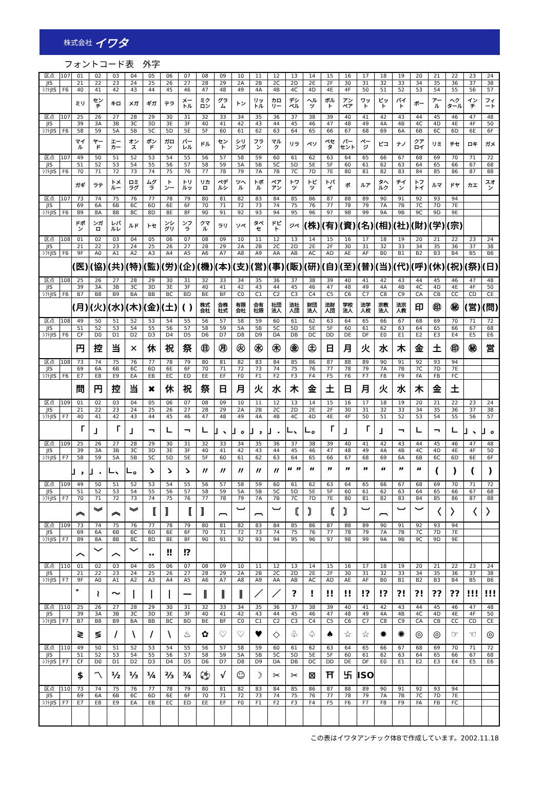株式会社 イワタ
フォントコード表　外字
| 区点 | 107 | 01 | 02 | 03 | 04 | 05 | 06 | 07 | 08 | 09 | 10 | 11 | 12 | 13 | 14 | 15 | 16 | 17 | 18 | 19 | 20 | 21 | 22 | 23 | 24 |
| JIS | | 21 | 22 | 23 | 24 | 25 | 26 | 27 | 28 | 29 | 2A | 2B | 2C | 2D | 2E | 2F | 30 | 31 | 32 | 33 | 34 | 35 | 36 | 37 | 38 |
| ｼﾌﾄJIS | F6 | 40 | 41 | 42 | 43 | 44 | 45 | 46 | 47 | 48 | 49 | 4A | 4B | 4C | 4D | 4E | 4F | 50 | 51 | 52 | 53 | 54 | 55 | 56 | 57 |
| | | ミリ | セン チ | キロ | メガ | ギガ | テラ | メー トル | ミク ロン | グラ ム | トン | リッ トル | カロ リー | デシ ベル | ヘル ツ | ボル ト | アン ペア | ワッ ト | ビッ ト | バイ ト | ボー | アー ル | ヘク タール | イン チ | フィ ート |
| 区点 | 107 | 25 | 26 | 27 | 28 | 29 | 30 | 31 | 32 | 33 | 34 | 35 | 36 | 37 | 38 | 39 | 40 | 41 | 42 | 43 | 44 | 45 | 46 | 47 | 48 |
| JIS | | 39 | 3A | 3B | 3C | 3D | 3E | 3F | 40 | 41 | 42 | 43 | 44 | 45 | 46 | 47 | 48 | 49 | 4A | 4B | 4C | 4D | 4E | 4F | 50 |
| ｼﾌﾄJIS | F6 | 58 | 59 | 5A | 5B | 5C | 5D | 5E | 5F | 60 | 61 | 62 | 63 | 64 | 65 | 66 | 67 | 68 | 69 | 6A | 6B | 6C | 6D | 6E | 6F |
| | | マイ ル | ヤー ド | エー カー | オン ス | ポン ド | ガロ ン | バー レル | ドル | セン ト | シリ ング | フラ ン | マル ク | リラ | ペソ | ペセ タ | パー セント | ペー ジ | ピコ | ナノ | クア ロイ | リミ | チセ | ロキ | ガメ |
| 区点 | 107 | 49 | 50 | 51 | 52 | 53 | 54 | 55 | 56 | 57 | 58 | 59 | 60 | 61 | 62 | 63 | 64 | 65 | 66 | 67 | 68 | 69 | 70 | 71 | 72 |
| JIS | | 51 | 52 | 53 | 54 | 55 | 56 | 57 | 58 | 59 | 5A | 5B | 5C | 5D | 5E | 5F | 60 | 61 | 62 | 63 | 64 | 65 | 66 | 67 | 68 |
| ｼﾌﾄJIS | F6 | 70 | 71 | 72 | 73 | 74 | 75 | 76 | 77 | 78 | 79 | 7A | 7B | 7C | 7D | 7E | 80 | 81 | 82 | 83 | 84 | 85 | 86 | 87 | 88 |
| | | ガギ | ラテ | トメ ルー | ロミ ラグ | ムグ ラ | ト ンー | トリ ルッ | リカ ロ | ペデ ルシ | ツヘ ル | トボ ル | ペア アン | トワ ツ | トビ ツ | トバ イ | ボ | ルア | タへ ルク | チイ ン | トフ トイ | ルマ | ドヤ | カエ | スオ ン |
| 区点 | 107 | 73 | 74 | 75 | 76 | 77 | 78 | 79 | 80 | 81 | 82 | 83 | 84 | 85 | 86 | 87 | 88 | 89 | 90 | 91 | 92 | 93 | 94 | | |
| JIS | | 69 | 6A | 6B | 6C | 6D | 6E | 6F | 70 | 71 | 72 | 73 | 74 | 75 | 76 | 77 | 78 | 79 | 7A | 7B | 7C | 7D | 7E | | |
| ｼﾌﾄJIS | F6 | 89 | 8A | 8B | 8C | 8D | 8E | 8F | 90 | 91 | 92 | 93 | 94 | 95 | 96 | 97 | 98 | 99 | 9A | 9B | 9C | 9D | 9E | | |
| | | ドポ ン | ンガ ロ | レバ ルレ | ルド | トセ | ンシ グリ | ンフ ラ | クマ ル | ラリ | ソペ | タペ セ | ドピ ト | ジペ | (株) | (有) | (資) | (名) | (相) | (社) | (財) | (学) | (宗) | | |
| 区点 | 108 | 01 | 02 | 03 | 04 | 05 | 06 | 07 | 08 | 09 | 10 | 11 | 12 | 13 | 14 | 15 | 16 | 17 | 18 | 19 | 20 | 21 | 22 | 23 | 24 |
| JIS | | 21 | 22 | 23 | 24 | 25 | 26 | 27 | 28 | 29 | 2A | 2B | 2C | 2D | 2E | 2F | 30 | 31 | 32 | 33 | 34 | 35 | 36 | 37 | 38 |
| ｼﾌﾄJIS | F6 | 9F | A0 | A1 | A2 | A3 | A4 | A5 | A6 | A7 | A8 | A9 | AA | AB | AC | AD | AE | AF | B0 | B1 | B2 | B3 | B4 | B5 | B6 |
| | | (医) | (協) | (共) | (特) | (監) | (労) | (企) | (機) | (本) | (支) | (営) | (事) | (販) | (研) | (自) | (至) | (普) | (当) | (代) | (呼) | (休) | (祝) | (祭) | (日) |
| 区点 | 108 | 25 | 26 | 27 | 28 | 29 | 30 | 31 | 32 | 33 | 34 | 35 | 36 | 37 | 38 | 39 | 40 | 41 | 42 | 43 | 44 | 45 | 46 | 47 | 48 |
| JIS | | 39 | 3A | 3B | 3C | 3D | 3E | 3F | 40 | 41 | 42 | 43 | 44 | 45 | 46 | 47 | 48 | 49 | 4A | 4B | 4C | 4D | 4E | 4F | 50 |
| ｼﾌﾄJIS | F6 | B7 | B8 | B9 | BA | BB | BC | BD | BE | BF | C0 | C1 | C2 | C3 | C4 | C5 | C6 | C7 | C8 | C9 | CA | CB | CC | CD | CE |
| | | (月) | (火) | (水) | (木) | (金) | (土) | ( ) | 株式 会社 | 会株 社式 | 有限 会社 | 会有 社限 | 社団 法人 | 法社 人団 | 財団 法人 | 法財 人団 | 学校 法人 | 法学 人校 | 宗教 法人 | 法宗 人教 | 印 | ㊞ | ㊙ | (営) | (問) |
| 区点 | 108 | 49 | 50 | 51 | 52 | 53 | 54 | 55 | 56 | 57 | 58 | 59 | 60 | 61 | 62 | 63 | 64 | 65 | 66 | 67 | 68 | 69 | 70 | 71 | 72 |
| JIS | | 51 | 52 | 53 | 54 | 55 | 56 | 57 | 58 | 59 | 5A | 5B | 5C | 5D | 5E | 5F | 60 | 61 | 62 | 63 | 64 | 65 | 66 | 67 | 68 |
| ｼﾌﾄJIS | F6 | CF | D0 | D1 | D2 | D3 | D4 | D5 | D6 | D7 | D8 | D9 | DA | DB | DC | DD | DE | DF | E0 | E1 | E2 | E3 | E4 | E5 | E6 |
| | | 円 | 控 | 当 | ✕ | 休 | 祝 | 祭 | ㊐ | ㊊ | ㊋ | ㊌ | ㊍ | ㊎ | ㊏ | 日 | 月 | 火 | 水 | 木 | 金 | 土 | ㊞ | ㊙ | 営 |
| 区点 | 108 | 73 | 74 | 75 | 76 | 77 | 78 | 79 | 80 | 81 | 82 | 83 | 84 | 85 | 86 | 87 | 88 | 89 | 90 | 91 | 92 | 93 | 94 | | |
| JIS | | 69 | 6A | 6B | 6C | 6D | 6E | 6F | 70 | 71 | 72 | 73 | 74 | 75 | 76 | 77 | 78 | 79 | 7A | 7B | 7C | 7D | 7E | | |
| ｼﾌﾄJIS | F6 | E7 | E8 | E9 | EA | EB | EC | ED | EE | EF | F0 | F1 | F2 | F3 | F4 | F5 | F6 | F7 | F8 | F9 | FA | FB | FC | | |
| | | 問 | 円 | 控 | 当 | ✖ | 休 | 祝 | 祭 | 日 | 月 | 火 | 水 | 木 | 金 | 土 | 日 | 月 | 火 | 水 | 木 | 金 | 土 | | |
| 区点 | 109 | 01 | 02 | 03 | 04 | 05 | 06 | 07 | 08 | 09 | 10 | 11 | 12 | 13 | 14 | 15 | 16 | 17 | 18 | 19 | 20 | 21 | 22 | 23 | 24 |
| JIS | | 21 | 22 | 23 | 24 | 25 | 26 | 27 | 28 | 29 | 2A | 2B | 2C | 2D | 2E | 2F | 30 | 31 | 32 | 33 | 34 | 35 | 36 | 37 | 38 |
| ｼﾌﾄJIS | F7 | 40 | 41 | 42 | 43 | 44 | 45 | 46 | 47 | 48 | 49 | 4A | 4B | 4C | 4D | 4E | 4F | 50 | 51 | 52 | 53 | 54 | 55 | 56 | 57 |
| | | 「 | 」 | 「 | 」 | ¬ | ∟ | ¬ | ∟ | 」、 | 」。 | 」， | 」． | ∟、 | ∟。 | 「 | 」 | 「 | 」 | ¬ | ∟ | ¬ | ∟ | 」、 | 」。 |
| 区点 | 109 | 25 | 26 | 27 | 28 | 29 | 30 | 31 | 32 | 33 | 34 | 35 | 36 | 37 | 38 | 39 | 40 | 41 | 42 | 43 | 44 | 45 | 46 | 47 | 48 |
| JIS | | 39 | 3A | 3B | 3C | 3D | 3E | 3F | 40 | 41 | 42 | 43 | 44 | 45 | 46 | 47 | 48 | 49 | 4A | 4B | 4C | 4D | 4E | 4F | 50 |
| ｼﾌﾄJIS | F7 | 58 | 59 | 5A | 5B | 5C | 5D | 5E | 5F | 60 | 61 | 62 | 63 | 64 | 65 | 66 | 67 | 68 | 69 | 6A | 6B | 6C | 6D | 6E | 6F |
| | | 」， | 」． | ∟、 | ∟。 | ゝ | ゝ | ゝ | 〃 | 〃 | 〃 | 〃 | 〃 | “ ” | “ | ” | ” | ” | “ | ” | “ | ( | ) | ( | ) |
| 区点 | 109 | 49 | 50 | 51 | 52 | 53 | 54 | 55 | 56 | 57 | 58 | 59 | 60 | 61 | 62 | 63 | 64 | 65 | 66 | 67 | 68 | 69 | 70 | 71 | 72 |
| JIS | | 51 | 52 | 53 | 54 | 55 | 56 | 57 | 58 | 59 | 5A | 5B | 5C | 5D | 5E | 5F | 60 | 61 | 62 | 63 | 64 | 65 | 66 | 67 | 68 |
| ｼﾌﾄJIS | F7 | 70 | 71 | 72 | 73 | 74 | 75 | 76 | 77 | 78 | 79 | 7A | 7B | 7C | 7D | 7E | 80 | 81 | 82 | 83 | 84 | 85 | 86 | 87 | 88 |
| | | ︽ | ︾ | ︽ | ︾ | 〚 | 〛 | 〚 | 〛 | ︹ | ︺ | ︹ | ︺ | 〘 | 〙 | 〘 | 〙 | ︺ | ︹ | ︺ | ︶ | 〈 | 〉 | 〈 | 〉 |
| 区点 | 109 | 73 | 74 | 75 | 76 | 77 | 78 | 79 | 80 | 81 | 82 | 83 | 84 | 85 | 86 | 87 | 88 | 89 | 90 | 91 | 92 | 93 | 94 | | |
| JIS | | 69 | 6A | 6B | 6C | 6D | 6E | 6F | 70 | 71 | 72 | 73 | 74 | 75 | 76 | 77 | 78 | 79 | 7A | 7B | 7C | 7D | 7E | | |
| ｼﾌﾄJIS | F7 | 89 | 8A | 8B | 8C | 8D | 8E | 8F | 90 | 91 | 92 | 93 | 94 | 95 | 96 | 97 | 98 | 99 | 9A | 9B | 9C | 9D | 9E | | |
| | | ︿ | ﹀ | ︿ | ﹀ | ‥ | ‼ | ⁉ | | | | | | | | | | | | | | | | | |
| 区点 | 110 | 01 | 02 | 03 | 04 | 05 | 06 | 07 | 08 | 09 | 10 | 11 | 12 | 13 | 14 | 15 | 16 | 17 | 18 | 19 | 20 | 21 | 22 | 23 | 24 |
| JIS | | 21 | 22 | 23 | 24 | 25 | 26 | 27 | 28 | 29 | 2A | 2B | 2C | 2D | 2E | 2F | 30 | 31 | 32 | 33 | 34 | 35 | 36 | 37 | 38 |
| ｼﾌﾄJIS | F7 | 9F | A0 | A1 | A2 | A3 | A4 | A5 | A6 | A7 | A8 | A9 | AA | AB | AC | AD | AE | AF | B0 | B1 | B2 | B3 | B4 | B5 | B6 |
| | | ゛ | ≀ | 〜 | / | / | / | — | ‖ | ‖ | ‖ | ／ | ／ | ? | ! | !! | !! | !? | !? | ?! | ?! | ?? | ?? | !!! | !!! |
| 区点 | 110 | 25 | 26 | 27 | 28 | 29 | 30 | 31 | 32 | 33 | 34 | 35 | 36 | 37 | 38 | 39 | 40 | 41 | 42 | 43 | 44 | 45 | 46 | 47 | 48 |
| JIS | | 39 | 3A | 3B | 3C | 3D | 3E | 3F | 40 | 41 | 42 | 43 | 44 | 45 | 46 | 47 | 48 | 49 | 4A | 4B | 4C | 4D | 4E | 4F | 50 |
| ｼﾌﾄJIS | F7 | B7 | B8 | B9 | BA | BB | BC | BD | BE | BF | C0 | C1 | C2 | C3 | C4 | C5 | C6 | C7 | C8 | C9 | CA | CB | CC | CD | CE |
| | | ≷ | ≶ | / | \ | / | \ | ♨ | ✿ | ♡ | ♡ | ♥ | ◇ | ♧ | ♤ | ♠ | ☆ | ☆ | ✹ | ✺ | ◎ | ◎ | ☞ | ☜ | ◎ |
| 区点 | 110 | 49 | 50 | 51 | 52 | 53 | 54 | 55 | 56 | 57 | 58 | 59 | 60 | 61 | 62 | 63 | 64 | 65 | 66 | 67 | 68 | 69 | 70 | 71 | 72 |
| JIS | | 51 | 52 | 53 | 54 | 55 | 56 | 57 | 58 | 59 | 5A | 5B | 5C | 5D | 5E | 5F | 60 | 61 | 62 | 63 | 64 | 65 | 66 | 67 | 68 |
| ｼﾌﾄJIS | F7 | CF | D0 | D1 | D2 | D3 | D4 | D5 | D6 | D7 | D8 | D9 | DA | DB | DC | DD | DE | DF | E0 | E1 | E2 | E3 | E4 | E5 | E6 |
| | | $ | 〽 | ½ | ⅓ | ¼ | ⅔ | ¾ | ⚽ | √ | ☺ | ☽ | ✂ | ✂ | ⊠ | ⛩ | 卐 | ISO | | | | | | | |
| 区点 | 110 | 73 | 74 | 75 | 76 | 77 | 78 | 79 | 80 | 81 | 82 | 83 | 84 | 85 | 86 | 87 | 88 | 89 | 90 | 91 | 92 | 93 | 94 | | |
| JIS | | 69 | 6A | 6B | 6C | 6D | 6E | 6F | 70 | 71 | 72 | 73 | 74 | 75 | 76 | 77 | 78 | 79 | 7A | 7B | 7C | 7D | 7E | | |
| ｼﾌﾄJIS | F7 | E7 | E8 | E9 | EA | EB | EC | ED | EE | EF | F0 | F1 | F2 | F3 | F4 | F5 | F6 | F7 | F8 | F9 | FA | FB | FC | | |
この表はイワタアンチック体Bで作成しています。2002.11.18